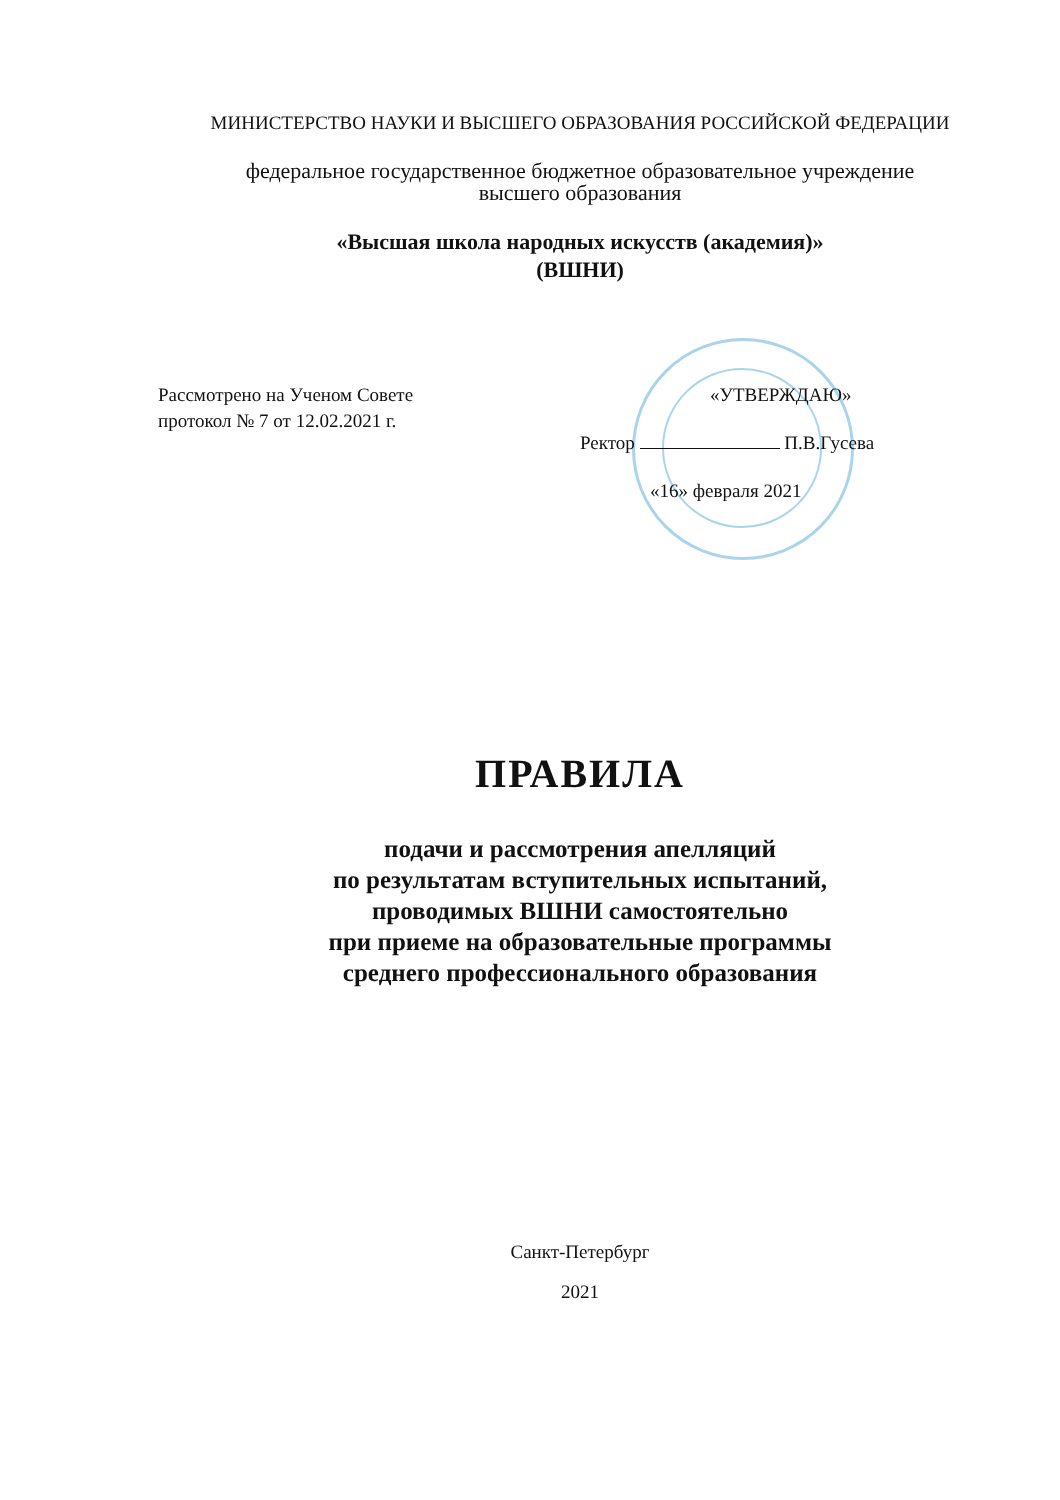МИНИСТЕРСТВО НАУКИ И ВЫСШЕГО ОБРАЗОВАНИЯ РОССИЙСКОЙ ФЕДЕРАЦИИ
федеральное государственное бюджетное образовательное учреждение
высшего образования
«Высшая школа народных искусств (академия)»
(ВШНИ)
Рассмотрено на Ученом Совете
протокол № 7 от 12.02.2021 г.
«УТВЕРЖДАЮ»
Ректор П.В.Гусева
«16» февраля 2021
ПРАВИЛА
подачи и рассмотрения апелляций
по результатам вступительных испытаний,
проводимых ВШНИ самостоятельно
при приеме на образовательные программы
среднего профессионального образования
Санкт-Петербург
2021